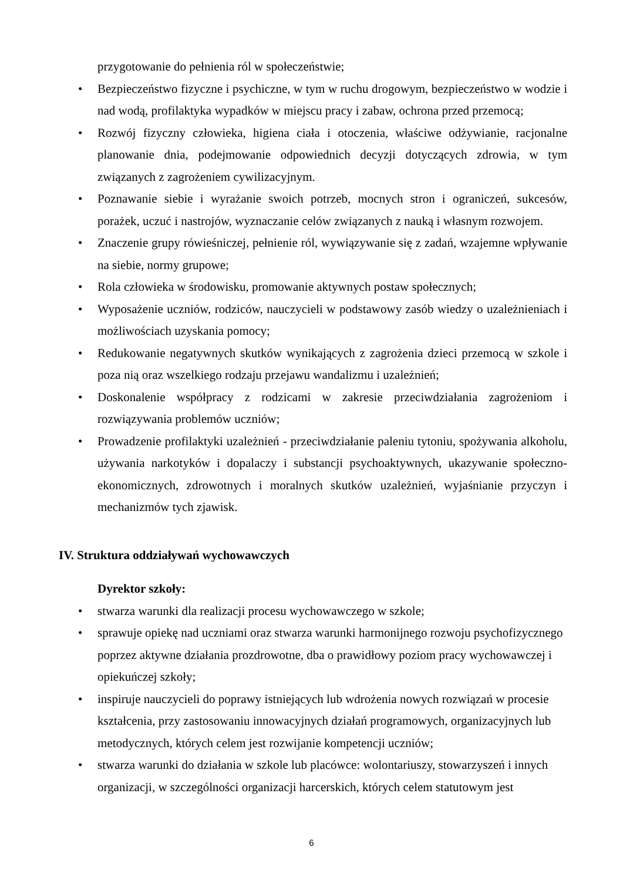przygotowanie do pełnienia ról w społeczeństwie;
• Bezpieczeństwo fizyczne i psychiczne, w tym w ruchu drogowym, bezpieczeństwo w wodzie i nad wodą, profilaktyka wypadków w miejscu pracy i zabaw, ochrona przed przemocą;
• Rozwój fizyczny człowieka, higiena ciała i otoczenia, właściwe odżywianie, racjonalne planowanie dnia, podejmowanie odpowiednich decyzji dotyczących zdrowia, w tym związanych z zagrożeniem cywilizacyjnym.
• Poznawanie siebie i wyrażanie swoich potrzeb, mocnych stron i ograniczeń, sukcesów, porażek, uczuć i nastrojów, wyznaczanie celów związanych z nauką i własnym rozwojem.
• Znaczenie grupy rówieśniczej, pełnienie ról, wywiązywanie się z zadań, wzajemne wpływanie na siebie, normy grupowe;
• Rola człowieka w środowisku, promowanie aktywnych postaw społecznych;
• Wyposażenie uczniów, rodziców, nauczycieli w podstawowy zasób wiedzy o uzależnieniach i możliwościach uzyskania pomocy;
• Redukowanie negatywnych skutków wynikających z zagrożenia dzieci przemocą w szkole i poza nią oraz wszelkiego rodzaju przejawu wandalizmu i uzależnień;
• Doskonalenie współpracy z rodzicami w zakresie przeciwdziałania zagrożeniom i rozwiązywania problemów uczniów;
• Prowadzenie profilaktyki uzależnień - przeciwdziałanie paleniu tytoniu, spożywania alkoholu, używania narkotyków i dopalaczy i substancji psychoaktywnych, ukazywanie społeczno-ekonomicznych, zdrowotnych i moralnych skutków uzależnień, wyjaśnianie przyczyn i mechanizmów tych zjawisk.
IV. Struktura oddziaływań wychowawczych
Dyrektor szkoły:
• stwarza warunki dla realizacji procesu wychowawczego w szkole;
• sprawuje opiekę nad uczniami oraz stwarza warunki harmonijnego rozwoju psychofizycznego poprzez aktywne działania prozdrowotne, dba o prawidłowy poziom pracy wychowawczej i opiekuńczej szkoły;
• inspiruje nauczycieli do poprawy istniejących lub wdrożenia nowych rozwiązań w procesie kształcenia, przy zastosowaniu innowacyjnych działań programowych, organizacyjnych lub metodycznych, których celem jest rozwijanie kompetencji uczniów;
• stwarza warunki do działania w szkole lub placówce: wolontariuszy, stowarzyszeń i innych organizacji, w szczególności organizacji harcerskich, których celem statutowym jest
6